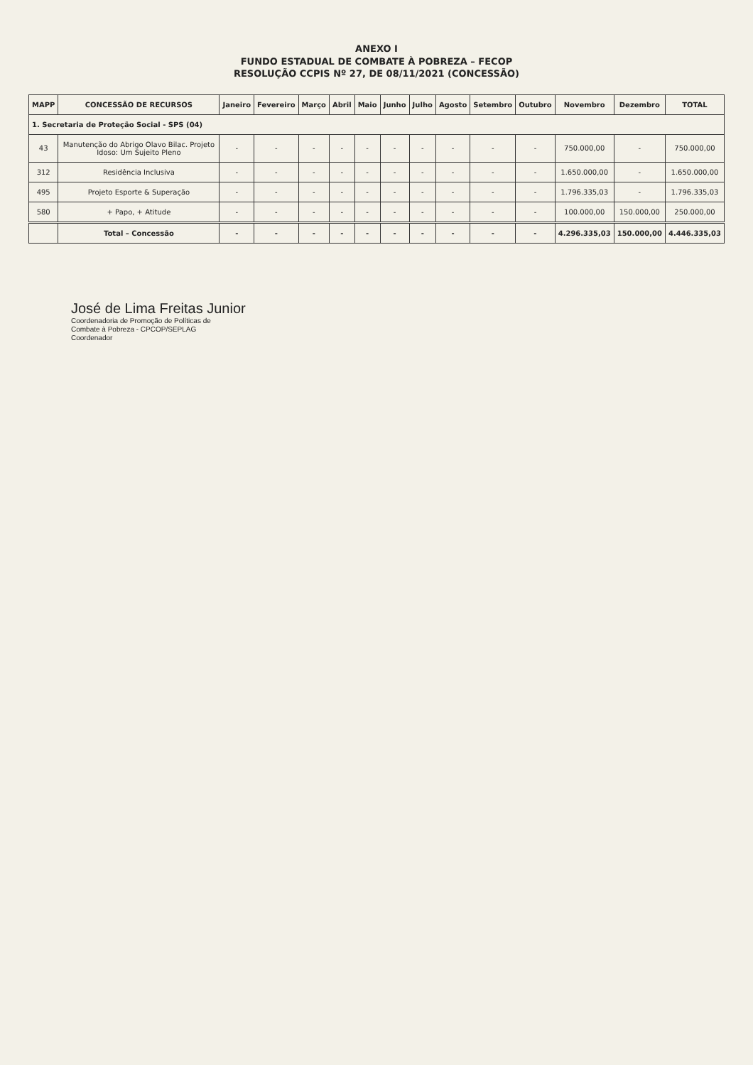ANEXO I
FUNDO ESTADUAL DE COMBATE À POBREZA – FECOP
RESOLUÇÃO CCPIS Nº 27, DE 08/11/2021 (CONCESSÃO)
| MAPP | CONCESSÃO DE RECURSOS | Janeiro | Fevereiro | Março | Abril | Maio | Junho | Julho | Agosto | Setembro | Outubro | Novembro | Dezembro | TOTAL |
| --- | --- | --- | --- | --- | --- | --- | --- | --- | --- | --- | --- | --- | --- | --- |
| 1. Secretaria de Proteção Social - SPS (04) | | | | | | | | | | | | | | |
| 43 | Manutenção do Abrigo Olavo Bilac. Projeto Idoso: Um Sujeito Pleno | - | - | - | - | - | - | - | - | - | - | 750.000,00 | - | 750.000,00 |
| 312 | Residência Inclusiva | - | - | - | - | - | - | - | - | - | - | 1.650.000,00 | - | 1.650.000,00 |
| 495 | Projeto Esporte & Superação | - | - | - | - | - | - | - | - | - | - | 1.796.335,03 | - | 1.796.335,03 |
| 580 | + Papo, + Atitude | - | - | - | - | - | - | - | - | - | - | 100.000,00 | 150.000,00 | 250.000,00 |
| | Total – Concessão | - | - | - | - | - | - | - | - | - | - | 4.296.335,03 | 150.000,00 | 4.446.335,03 |
José de Lima Freitas Junior
Coordenadoria de Promoção de Políticas de
Combate à Pobreza - CPCOP/SEPLAG
Coordenador